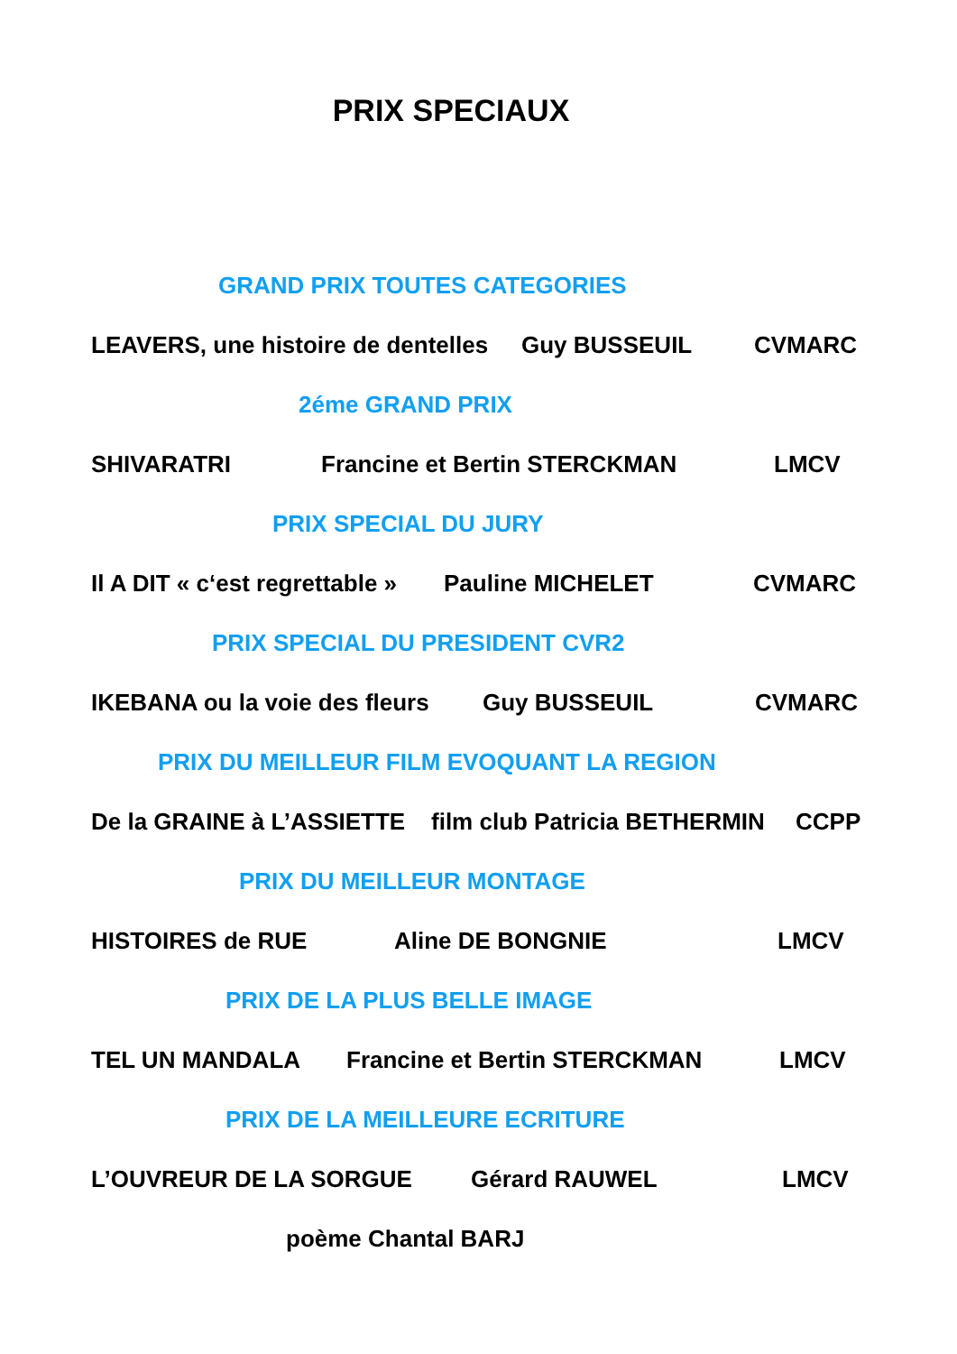PRIX SPECIAUX
GRAND PRIX TOUTES CATEGORIES
LEAVERS, une histoire de dentelles Guy BUSSEUIL CVMARC
2éme GRAND PRIX
SHIVARATRI Francine et Bertin STERCKMAN LMCV
PRIX SPECIAL DU JURY
Il A DIT « c‘est regrettable » Pauline MICHELET CVMARC
PRIX SPECIAL DU PRESIDENT CVR2
IKEBANA ou la voie des fleurs Guy BUSSEUIL CVMARC
PRIX DU MEILLEUR FILM EVOQUANT LA REGION
De la GRAINE à L’ASSIETTE film club Patricia BETHERMIN CCPP
PRIX DU MEILLEUR MONTAGE
HISTOIRES de RUE Aline DE BONGNIE LMCV
PRIX DE LA PLUS BELLE IMAGE
TEL UN MANDALA Francine et Bertin STERCKMAN LMCV
PRIX DE LA MEILLEURE ECRITURE
L’OUVREUR DE LA SORGUE Gérard RAUWEL LMCV
poème Chantal BARJ